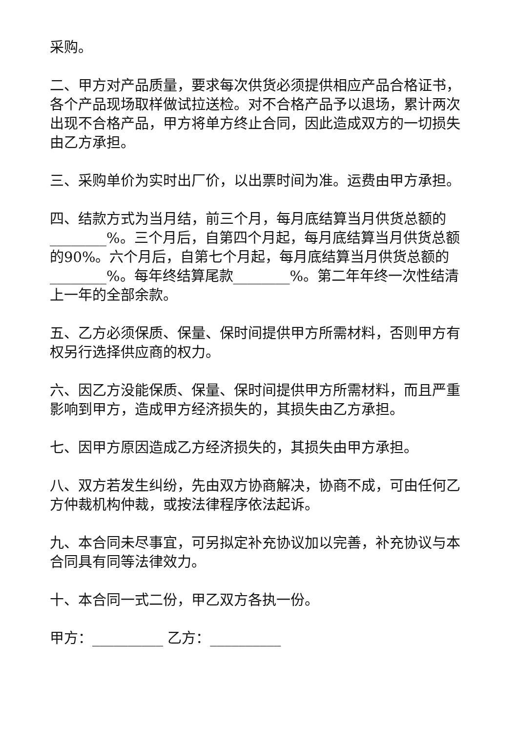采购。
二、甲方对产品质量，要求每次供货必须提供相应产品合格证书，各个产品现场取样做试拉送检。对不合格产品予以退场，累计两次出现不合格产品，甲方将单方终止合同，因此造成双方的一切损失由乙方承担。
三、采购单价为实时出厂价，以出票时间为准。运费由甲方承担。
四、结款方式为当月结，前三个月，每月底结算当月供货总额的________%。三个月后，自第四个月起，每月底结算当月供货总额的90%。六个月后，自第七个月起，每月底结算当月供货总额的________%。每年终结算尾款________%。第二年年终一次性结清上一年的全部余款。
五、乙方必须保质、保量、保时间提供甲方所需材料，否则甲方有权另行选择供应商的权力。
六、因乙方没能保质、保量、保时间提供甲方所需材料，而且严重影响到甲方，造成甲方经济损失的，其损失由乙方承担。
七、因甲方原因造成乙方经济损失的，其损失由甲方承担。
八、双方若发生纠纷，先由双方协商解决，协商不成，可由任何乙方仲裁机构仲裁，或按法律程序依法起诉。
九、本合同未尽事宜，可另拟定补充协议加以完善，补充协议与本合同具有同等法律效力。
十、本合同一式二份，甲乙双方各执一份。
甲方：__________ 乙方：__________